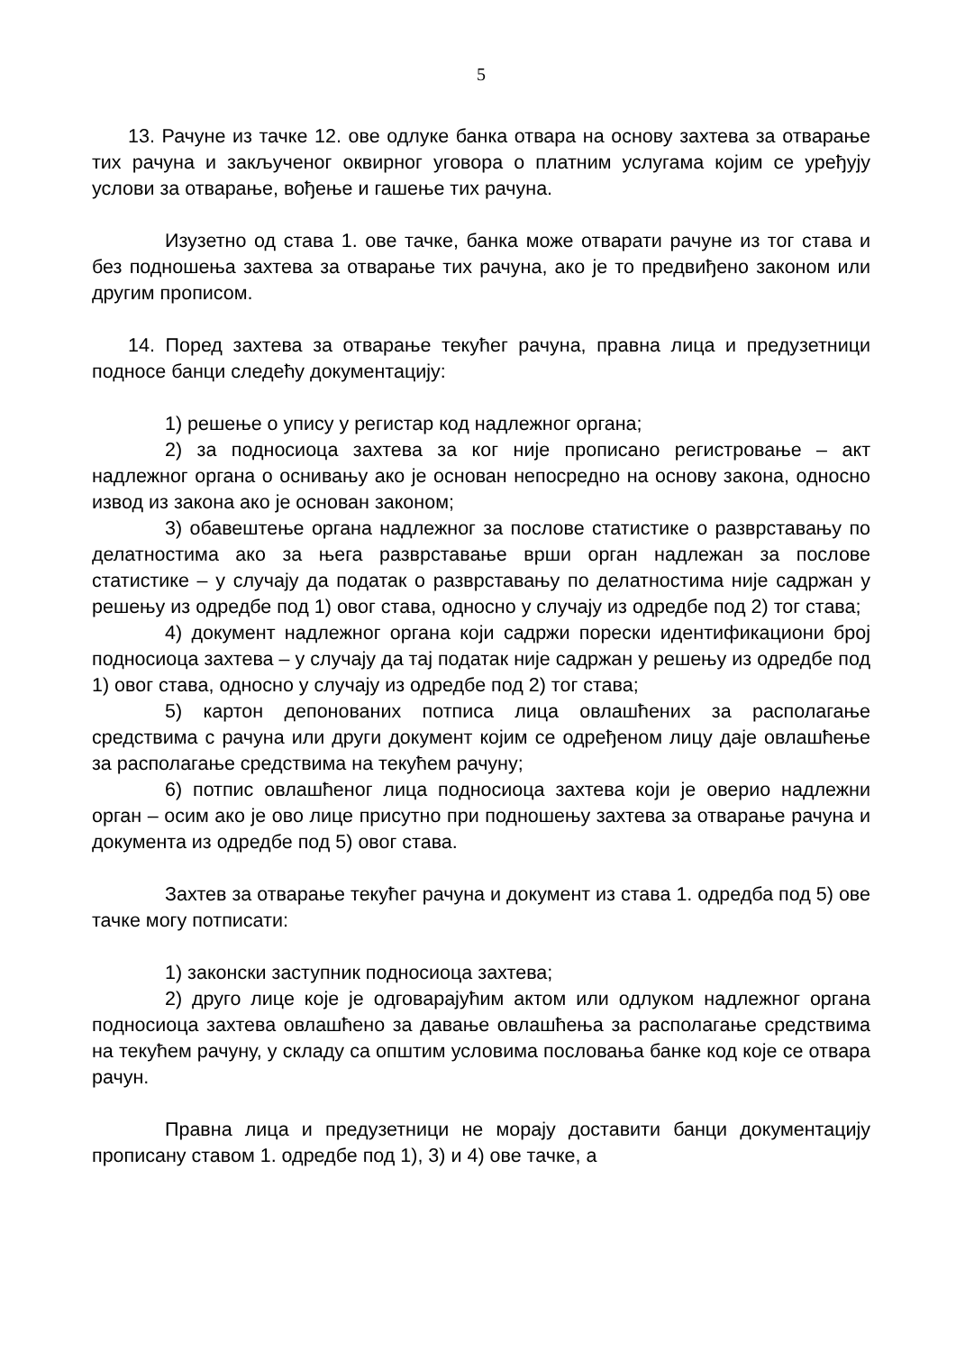5
13. Рачуне из тачке 12. ове одлуке банка отвара на основу захтева за отварање тих рачуна и закљученог оквирног уговора о платним услугама којим се уређују услови за отварање, вођење и гашење тих рачуна.
Изузетно од става 1. ове тачке, банка може отварати рачуне из тог става и без подношења захтева за отварање тих рачуна, ако је то предвиђено законом или другим прописом.
14. Поред захтева за отварање текућег рачуна, правна лица и предузетници подносе банци следећу документацију:
1) решење о упису у регистар код надлежног органа;
2) за подносиоца захтева за ког није прописано регистровање – акт надлежног органа о оснивању ако је основан непосредно на основу закона, односно извод из закона ако је основан законом;
3) обавештење органа надлежног за послове статистике о разврставању по делатностима ако за њега разврставање врши орган надлежан за послове статистике – у случају да податак о разврставању по делатностима није садржан у решењу из одредбе под 1) овог става, односно у случају из одредбе под 2) тог става;
4) документ надлежног органа који садржи порески идентификациони број подносиоца захтева – у случају да тај податак није садржан у решењу из одредбе под 1) овог става, односно у случају из одредбе под 2) тог става;
5) картон депонованих потписа лица овлашћених за располагање средствима с рачуна или други документ којим се одређеном лицу даје овлашћење за располагање средствима на текућем рачуну;
6) потпис овлашћеног лица подносиоца захтева који је оверио надлежни орган – осим ако је ово лице присутно при подношењу захтева за отварање рачуна и документа из одредбе под 5) овог става.
Захтев за отварање текућег рачуна и документ из става 1. одредба под 5) ове тачке могу потписати:
1) законски заступник подносиоца захтева;
2) друго лице које је одговарајућим актом или одлуком надлежног органа подносиоца захтева овлашћено за давање овлашћења за располагање средствима на текућем рачуну, у складу са општим условима пословања банке код које се отвара рачун.
Правна лица и предузетници не морају доставити банци документацију прописану ставом 1. одредбе под 1), 3) и 4) ове тачке, а